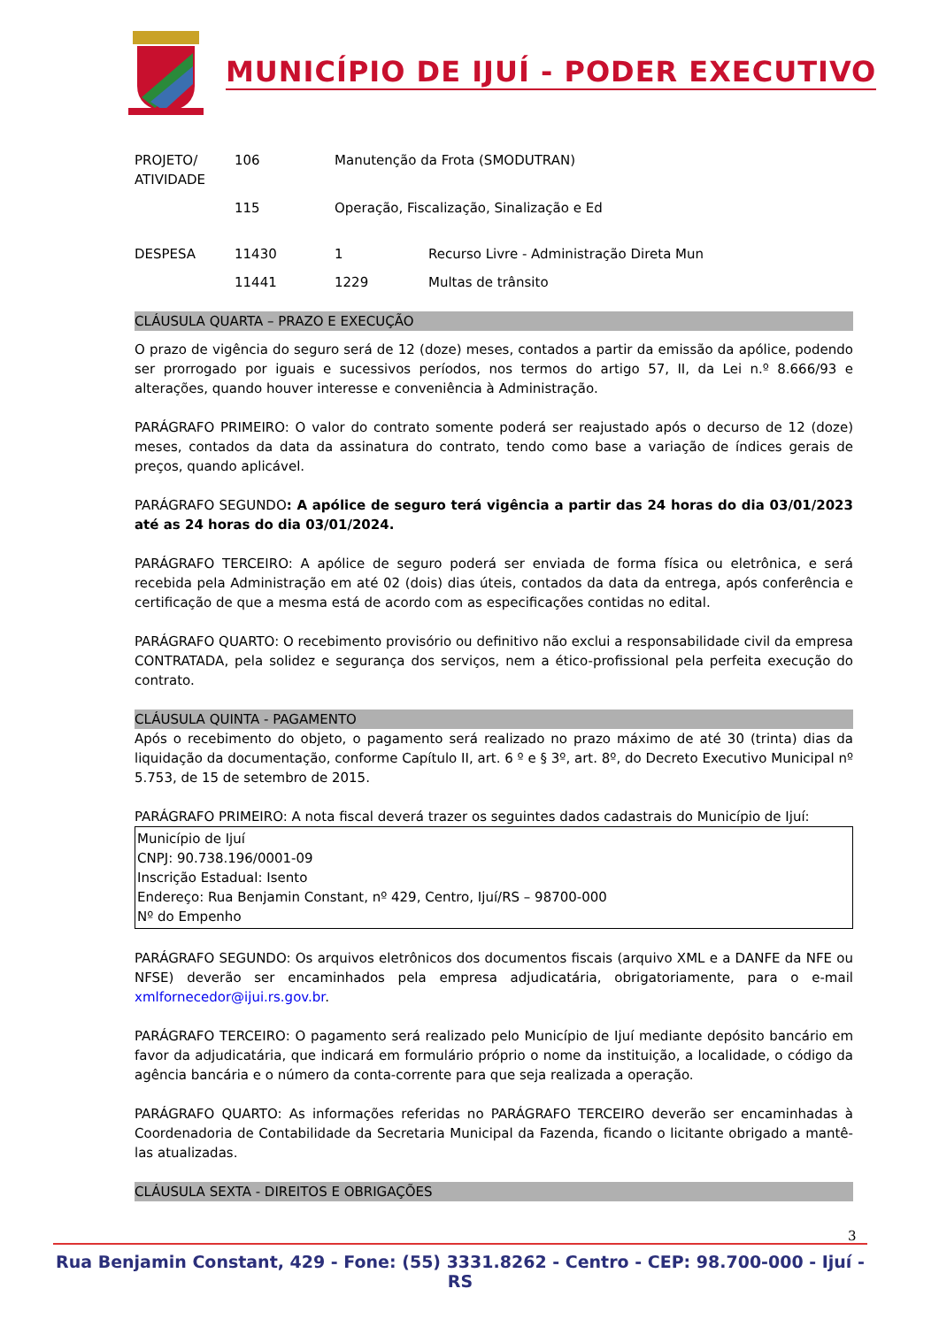MUNICÍPIO DE IJUÍ - PODER EXECUTIVO
| PROJETO/ ATIVIDADE | 106 | Manutenção da Frota (SMODUTRAN) | |
| | 115 | Operação, Fiscalização, Sinalização e Ed | |
| DESPESA | 11430 | 1 | Recurso Livre - Administração Direta Mun |
| | 11441 | 1229 | Multas de trânsito |
CLÁUSULA QUARTA – PRAZO E EXECUÇÃO
O prazo de vigência do seguro será de 12 (doze) meses, contados a partir da emissão da apólice, podendo ser prorrogado por iguais e sucessivos períodos, nos termos do artigo 57, II, da Lei n.º 8.666/93 e alterações, quando houver interesse e conveniência à Administração.
PARÁGRAFO PRIMEIRO: O valor do contrato somente poderá ser reajustado após o decurso de 12 (doze) meses, contados da data da assinatura do contrato, tendo como base a variação de índices gerais de preços, quando aplicável.
PARÁGRAFO SEGUNDO: A apólice de seguro terá vigência a partir das 24 horas do dia 03/01/2023 até as 24 horas do dia 03/01/2024.
PARÁGRAFO TERCEIRO: A apólice de seguro poderá ser enviada de forma física ou eletrônica, e será recebida pela Administração em até 02 (dois) dias úteis, contados da data da entrega, após conferência e certificação de que a mesma está de acordo com as especificações contidas no edital.
PARÁGRAFO QUARTO: O recebimento provisório ou definitivo não exclui a responsabilidade civil da empresa CONTRATADA, pela solidez e segurança dos serviços, nem a ético-profissional pela perfeita execução do contrato.
CLÁUSULA QUINTA - PAGAMENTO
Após o recebimento do objeto, o pagamento será realizado no prazo máximo de até 30 (trinta) dias da liquidação da documentação, conforme Capítulo II, art. 6 º e § 3º, art. 8º, do Decreto Executivo Municipal nº 5.753, de 15 de setembro de 2015.
PARÁGRAFO PRIMEIRO: A nota fiscal deverá trazer os seguintes dados cadastrais do Município de Ijuí:
Município de Ijuí
CNPJ: 90.738.196/0001-09
Inscrição Estadual: Isento
Endereço: Rua Benjamin Constant, nº 429, Centro, Ijuí/RS – 98700-000
Nº do Empenho
PARÁGRAFO SEGUNDO: Os arquivos eletrônicos dos documentos fiscais (arquivo XML e a DANFE da NFE ou NFSE) deverão ser encaminhados pela empresa adjudicatária, obrigatoriamente, para o e-mail xmlfornecedor@ijui.rs.gov.br.
PARÁGRAFO TERCEIRO: O pagamento será realizado pelo Município de Ijuí mediante depósito bancário em favor da adjudicatária, que indicará em formulário próprio o nome da instituição, a localidade, o código da agência bancária e o número da conta-corrente para que seja realizada a operação.
PARÁGRAFO QUARTO: As informações referidas no PARÁGRAFO TERCEIRO deverão ser encaminhadas à Coordenadoria de Contabilidade da Secretaria Municipal da Fazenda, ficando o licitante obrigado a mantê-las atualizadas.
CLÁUSULA SEXTA - DIREITOS E OBRIGAÇÕES
3
Rua Benjamin Constant, 429 - Fone: (55) 3331.8262 - Centro - CEP: 98.700-000 - Ijuí - RS